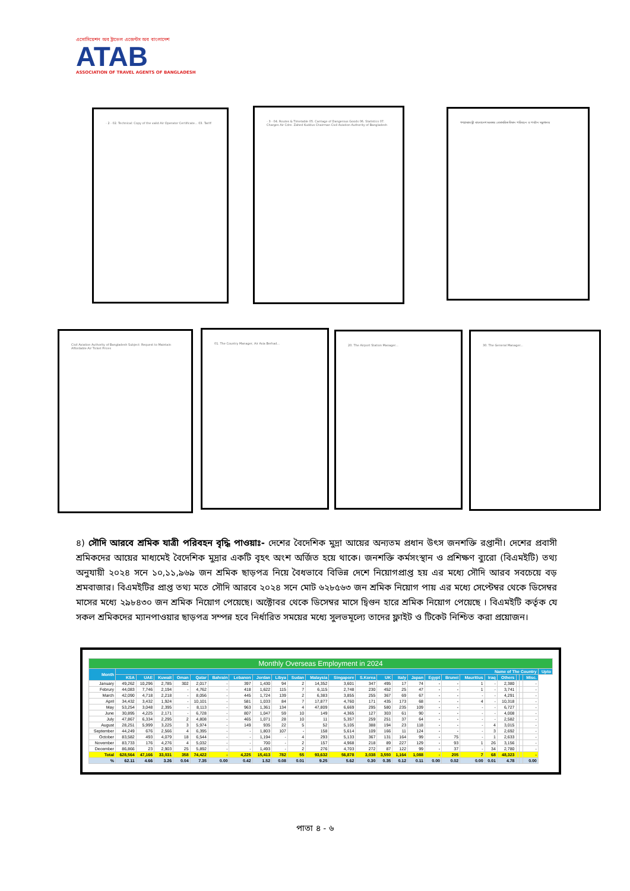এসোসিয়েশন অব ট্রাভেল এজেন্টস অব বাংলাদেশ
ATAB
ASSOCIATION OF TRAVEL AGENTS OF BANGLADESH
- 2 - 02. Technical: Copy of the valid Air Operator Certificate... 03. Tariff
- 3 - 04. Routes & Timetable 05. Carriage of Dangerous Goods 06. Statistics 07. Charges Air Cdre. Zahed Kuddus Chairman Civil Aviation Authority of Bangladesh
গণপ্রজাতন্ত্রী বাংলাদেশ সরকার বেসামরিক বিমান পরিবহন ও পর্যটন মন্ত্রণালয়
Civil Aviation Authority of Bangladesh Subject: Request to Maintain Affordable Air Ticket Prices
01. The Country Manager, Air Asia Berhad...
20. The Airport Station Manager... 30. The General Manager...
৪) সৌদি আরবে শ্রমিক যাত্রী পরিবহন বৃদ্ধি পাওয়াঃ- দেশের বৈদেশিক মুদ্রা আয়ের অন্যতম প্রধান উৎস জনশক্তি রপ্তানী। দেশের প্রবাসী শ্রমিকদের আয়ের মাধ্যমেই বৈদেশিক মুদ্রার একটি বৃহৎ অংশ অর্জিত হয়ে থাকে। জনশক্তি কর্মসংস্থান ও প্রশিক্ষণ ব্যুরো (বিএমইটি) তথ্য অনুযায়ী ২০২৪ সনে ১০,১১,৯৬৯ জন শ্রমিক ছাড়পত্র নিয়ে বৈধভাবে বিভিন্ন দেশে নিয়োগপ্রাপ্ত হয় এর মধ্যে সৌদি আরব সবচেয়ে বড় শ্রমবাজার। বিএমইটির প্রাপ্ত তথ্য মতে সৌদি আরবে ২০২৪ সনে মোট ৬২৮৫৬৩ জন শ্রমিক নিয়োগ পায় এর মধ্যে সেপ্টেম্বর থেকে ডিসেম্বর মাসের মধ্যে ২৯৮৪৩০ জন শ্রমিক নিয়োগ পেয়েছে। অক্টোবর থেকে ডিসেম্বর মাসে দ্বিগুন হারে শ্রমিক নিয়োগ পেয়েছে । বিএমইটি কর্তৃক যে সকল শ্রমিকদের ম্যানপাওয়ার ছাড়পত্র সম্পন্ন হবে নির্ধারিত সময়ের মধ্যে সুলভমূল্যে তাদের ফ্লাইট ও টিকেট নিশ্চিত করা প্রয়োজন।
| Monthly Overseas Employment in 2024 | | | | | | | | | | | | | | | | | | | | | | | | | |
| Month | Name of The Country | | | | | | | | | | | | | | | | | | | | | | | | Upto |
| | KSA | UAE | Kuwait | Oman | Qatar | Bahrain | Lebanon | Jordan | Libya | Sudan | Malaysia | Singapore | S.Korea | UK | Italy | Japan | Egypt | Brunei | Mauritius | Iraq | Others | | | Misc. | |
| January | 49,262 | 10,296 | 2,785 | 302 | 2,017 | - | 397 | 1,430 | 94 | 2 | 14,352 | 3,601 | 347 | 495 | 17 | 74 | - | - | 1 | - | 2,380 | | | - | |
| Februry | 44,083 | 7,746 | 2,194 | - | 4,762 | - | 418 | 1,622 | 115 | 7 | 6,115 | 2,748 | 230 | 452 | 25 | 47 | - | - | 1 | - | 3,741 | | | - | |
| March | 42,090 | 4,718 | 2,218 | - | 8,056 | - | 445 | 1,724 | 139 | 2 | 6,383 | 3,855 | 255 | 367 | 69 | 67 | - | - | - | - | 4,291 | | | - | |
| April | 34,432 | 3,432 | 1,924 | - | 10,101 | - | 581 | 1,033 | 84 | 7 | 17,877 | 4,760 | 171 | 435 | 173 | 68 | - | - | 4 | - | 10,318 | | | - | |
| May | 53,254 | 3,048 | 2,395 | - | 8,113 | - | 963 | 1,361 | 134 | 4 | 47,809 | 6,669 | 295 | 580 | 235 | 109 | - | - | - | - | 6,727 | | | - | |
| June | 30,895 | 4,225 | 2,171 | - | 6,728 | - | 807 | 1,047 | 59 | 10 | 149 | 4,365 | 127 | 303 | 61 | 90 | - | - | - | - | 4,008 | | | - | |
| July | 47,867 | 6,334 | 2,295 | 2 | 4,808 | - | 465 | 1,071 | 28 | 10 | 11 | 5,357 | 259 | 251 | 37 | 64 | - | - | - | - | 2,582 | | | - | |
| August | 28,251 | 5,999 | 3,225 | 3 | 5,974 | - | 149 | 935 | 22 | 5 | 52 | 5,105 | 388 | 194 | 23 | 118 | - | - | - | 4 | 3,015 | | | - | |
| September | 44,249 | 676 | 2,566 | 4 | 6,395 | - | - | 1,803 | 107 | - | 158 | 5,614 | 109 | 166 | 11 | 124 | - | - | - | 3 | 2,692 | | | - | |
| October | 83,582 | 493 | 4,079 | 18 | 6,544 | - | - | 1,194 | - | 4 | 293 | 5,133 | 367 | 131 | 164 | 99 | - | 75 | - | 1 | 2,633 | | | - | |
| November | 83,733 | 176 | 4,276 | 4 | 5,032 | - | - | 700 | - | 2 | 157 | 4,968 | 218 | 89 | 227 | 129 | - | 93 | 1 | 26 | 3,156 | | | - | |
| December | 86,866 | 23 | 2,903 | 25 | 5,892 | - | - | 1,493 | - | 2 | 276 | 4,703 | 272 | 87 | 122 | 99 | - | 37 | - | 34 | 2,780 | | | - | |
| Total | 628,564 | 47,166 | 33,031 | 358 | 74,422 | - | 4,225 | 15,413 | 782 | 55 | 93,632 | 56,878 | 3,038 | 3,550 | 1,164 | 1,088 | - | 205 | 7 | 68 | 48,323 | | | - | |
| % | 62.11 | 4.66 | 3.26 | 0.04 | 7.35 | 0.00 | 0.42 | 1.52 | 0.08 | 0.01 | 9.25 | 5.62 | 0.30 | 0.35 | 0.12 | 0.11 | 0.00 | 0.02 | 0.00 | 0.01 | 4.78 | | | 0.00 | |
পাতা ৪ - ৬